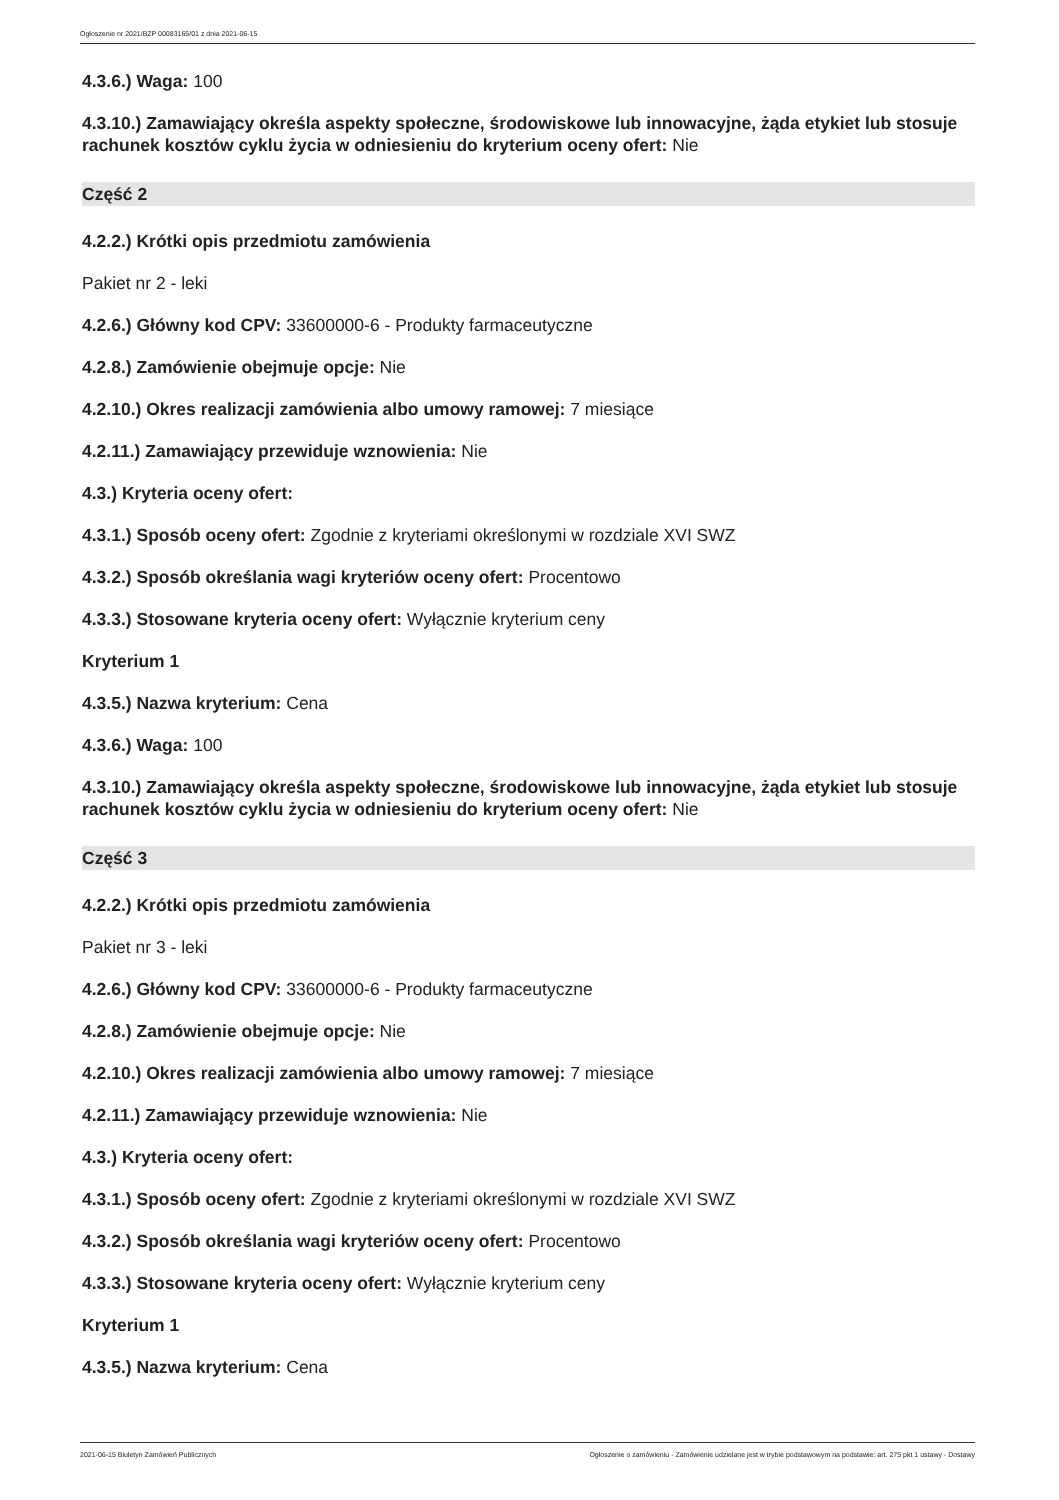Ogłoszenie nr 2021/BZP 00083165/01 z dnia 2021-06-15
4.3.6.) Waga: 100
4.3.10.) Zamawiający określa aspekty społeczne, środowiskowe lub innowacyjne, żąda etykiet lub stosuje rachunek kosztów cyklu życia w odniesieniu do kryterium oceny ofert: Nie
Część 2
4.2.2.) Krótki opis przedmiotu zamówienia
Pakiet nr 2 - leki
4.2.6.) Główny kod CPV: 33600000-6 - Produkty farmaceutyczne
4.2.8.) Zamówienie obejmuje opcje: Nie
4.2.10.) Okres realizacji zamówienia albo umowy ramowej: 7 miesiące
4.2.11.) Zamawiający przewiduje wznowienia: Nie
4.3.) Kryteria oceny ofert:
4.3.1.) Sposób oceny ofert: Zgodnie z kryteriami określonymi w rozdziale XVI SWZ
4.3.2.) Sposób określania wagi kryteriów oceny ofert: Procentowo
4.3.3.) Stosowane kryteria oceny ofert: Wyłącznie kryterium ceny
Kryterium 1
4.3.5.) Nazwa kryterium: Cena
4.3.6.) Waga: 100
4.3.10.) Zamawiający określa aspekty społeczne, środowiskowe lub innowacyjne, żąda etykiet lub stosuje rachunek kosztów cyklu życia w odniesieniu do kryterium oceny ofert: Nie
Część 3
4.2.2.) Krótki opis przedmiotu zamówienia
Pakiet nr 3 - leki
4.2.6.) Główny kod CPV: 33600000-6 - Produkty farmaceutyczne
4.2.8.) Zamówienie obejmuje opcje: Nie
4.2.10.) Okres realizacji zamówienia albo umowy ramowej: 7 miesiące
4.2.11.) Zamawiający przewiduje wznowienia: Nie
4.3.) Kryteria oceny ofert:
4.3.1.) Sposób oceny ofert: Zgodnie z kryteriami określonymi w rozdziale XVI SWZ
4.3.2.) Sposób określania wagi kryteriów oceny ofert: Procentowo
4.3.3.) Stosowane kryteria oceny ofert: Wyłącznie kryterium ceny
Kryterium 1
4.3.5.) Nazwa kryterium: Cena
2021-06-15 Biuletyn Zamówień Publicznych Ogłoszenie o zamówieniu - Zamówienie udzielane jest w trybie podstawowym na podstawie: art. 275 pkt 1 ustawy - Dostawy